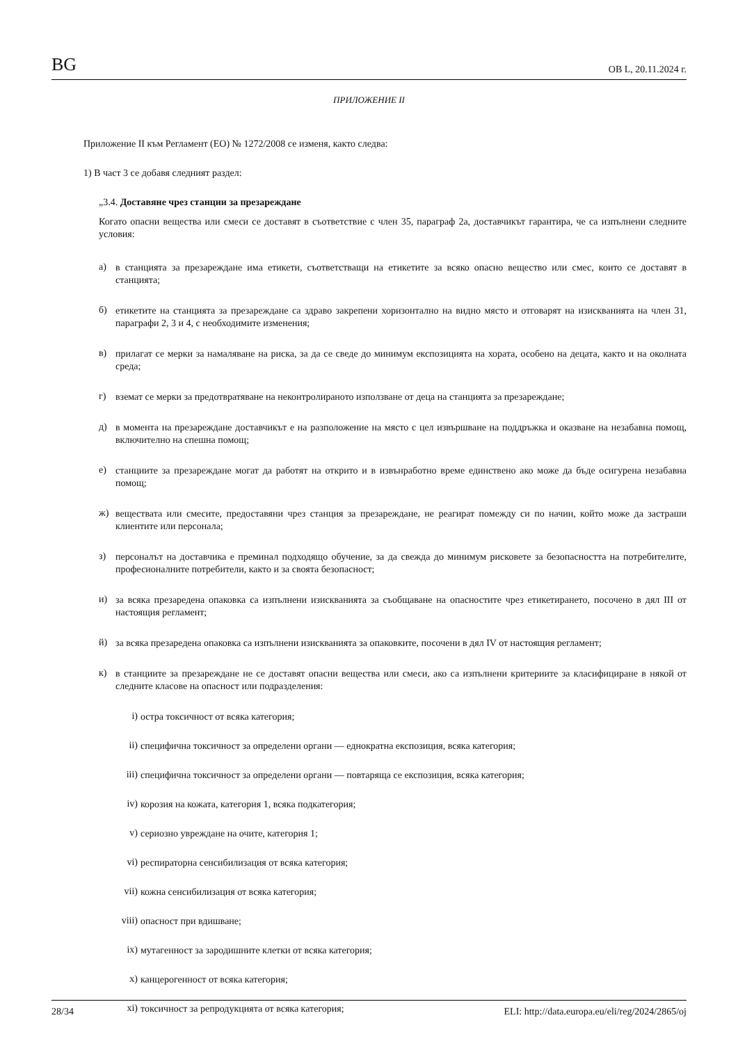BG ОВ L, 20.11.2024 г.
ПРИЛОЖЕНИЕ II
Приложение II към Регламент (ЕО) № 1272/2008 се изменя, както следва:
1) В част 3 се добавя следният раздел:
„3.4. Доставяне чрез станции за презареждане
Когато опасни вещества или смеси се доставят в съответствие с член 35, параграф 2а, доставчикът гарантира, че са изпълнени следните условия:
а)
в станцията за презареждане има етикети, съответстващи на етикетите за всяко опасно вещество или смес, които се доставят в станцията;
б)
етикетите на станцията за презареждане са здраво закрепени хоризонтално на видно място и отговарят на изискванията на член 31, параграфи 2, 3 и 4, с необходимите изменения;
в)
прилагат се мерки за намаляване на риска, за да се сведе до минимум експозицията на хората, особено на децата, както и на околната среда;
г)
вземат се мерки за предотвратяване на неконтролираното използване от деца на станцията за презареждане;
д)
в момента на презареждане доставчикът е на разположение на място с цел извършване на поддръжка и оказване на незабавна помощ, включително на спешна помощ;
е)
станциите за презареждане могат да работят на открито и в извънработно време единствено ако може да бъде осигурена незабавна помощ;
ж)
веществата или смесите, предоставяни чрез станция за презареждане, не реагират помежду си по начин, който може да застраши клиентите или персонала;
з)
персоналът на доставчика е преминал подходящо обучение, за да свежда до минимум рисковете за безопасността на потребителите, професионалните потребители, както и за своята безопасност;
и)
за всяка презаредена опаковка са изпълнени изискванията за съобщаване на опасностите чрез етикетирането, посочено в дял III от настоящия регламент;
й)
за всяка презаредена опаковка са изпълнени изискванията за опаковките, посочени в дял IV от настоящия регламент;
к)
в станциите за презареждане не се доставят опасни вещества или смеси, ако са изпълнени критериите за класифициране в някой от следните класове на опасност или подразделения:
i)
остра токсичност от всяка категория;
ii)
специфична токсичност за определени органи — еднократна експозиция, всяка категория;
iii)
специфична токсичност за определени органи — повтаряща се експозиция, всяка категория;
iv)
корозия на кожата, категория 1, всяка подкатегория;
v)
сериозно увреждане на очите, категория 1;
vi)
респираторна сенсибилизация от всяка категория;
vii)
кожна сенсибилизация от всяка категория;
viii)
опасност при вдишване;
ix)
мутагенност за зародишните клетки от всяка категория;
x)
канцерогенност от всяка категория;
xi)
токсичност за репродукцията от всяка категория;
28/34 ELI: http://data.europa.eu/eli/reg/2024/2865/oj